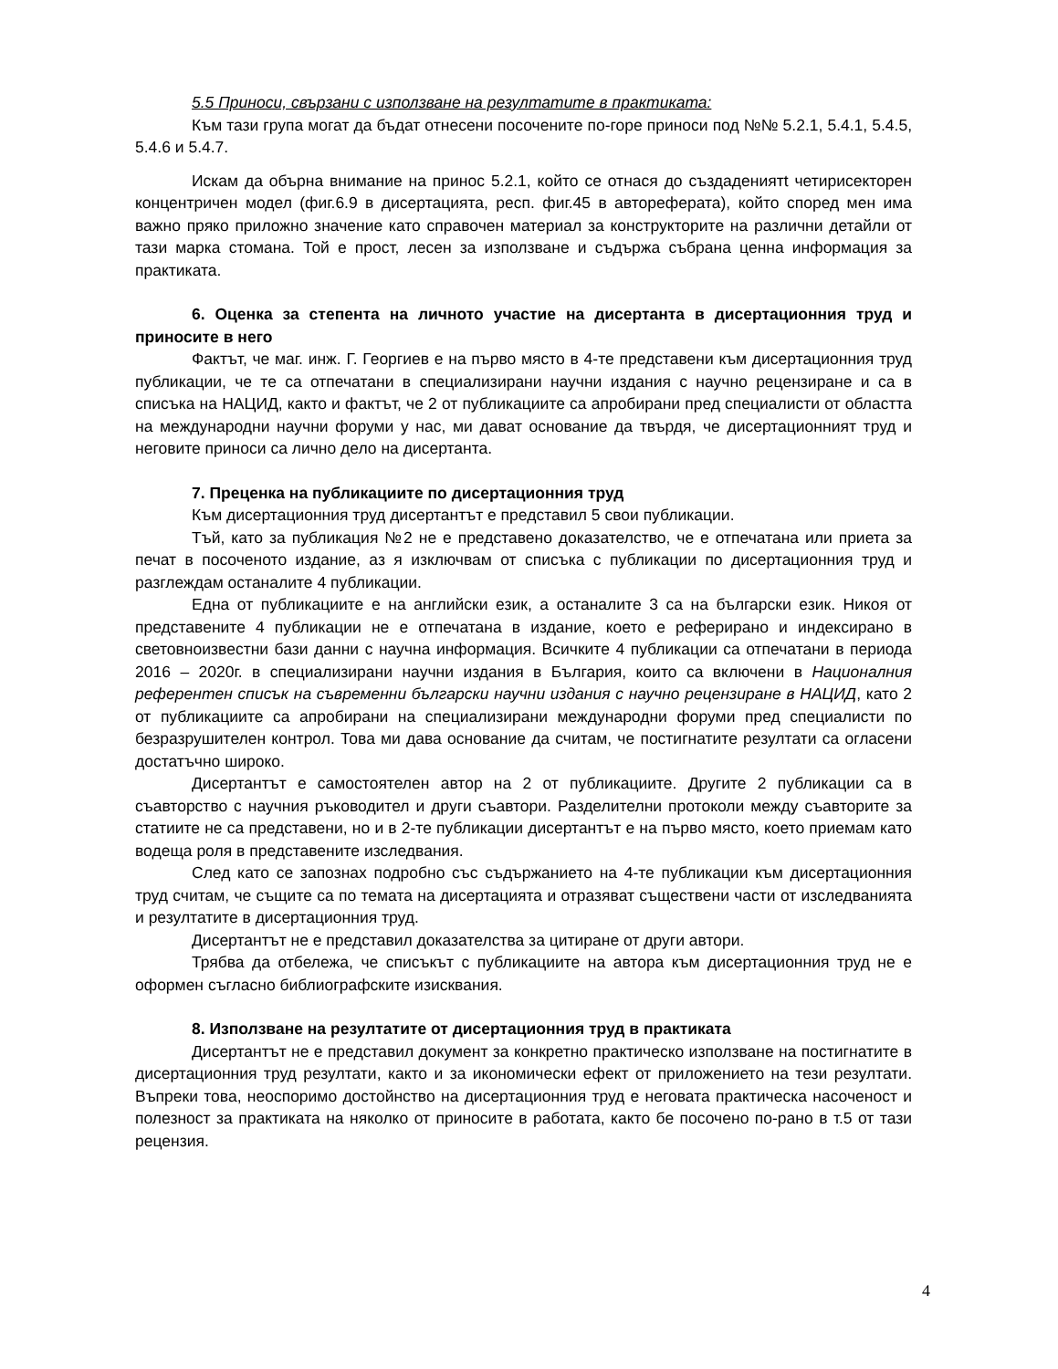5.5 Приноси, свързани с използване на резултатите в практиката:
Към тази група могат да бъдат отнесени посочените по-горе приноси под №№ 5.2.1, 5.4.1, 5.4.5, 5.4.6 и 5.4.7.
Искам да обърна внимание на принос 5.2.1, който се отнася до създадениятt четирисекторен концентричен модел (фиг.6.9 в дисертацията, респ. фиг.45 в автореферата), който според мен има важно пряко приложно значение като справочен материал за конструкторите на различни детайли от тази марка стомана. Той е прост, лесен за използване и съдържа събрана ценна информация за практиката.
6. Оценка за степента на личното участие на дисертанта в дисертационния труд и приносите в него
Фактът, че маг. инж. Г. Георгиев е на първо място в 4-те представени към дисертационния труд публикации, че те са отпечатани в специализирани научни издания с научно рецензиране и са в списъка на НАЦИД, както и фактът, че 2 от публикациите са апробирани пред специалисти от областта на международни научни форуми у нас, ми дават основание да твърдя, че дисертационният труд и неговите приноси са лично дело на дисертанта.
7. Преценка на публикациите по дисертационния труд
Към дисертационния труд дисертантът е представил 5 свои публикации.
Тъй, като за публикация №2 не е представено доказателство, че е отпечатана или приета за печат в посоченото издание, аз я изключвам от списъка с публикации по дисертационния труд и разглеждам останалите 4 публикации.
Една от публикациите е на английски език, а останалите 3 са на български език. Никоя от представените 4 публикации не е отпечатана в издание, което е реферирано и индексирано в световноизвестни бази данни с научна информация. Всичките 4 публикации са отпечатани в периода 2016 – 2020г. в специализирани научни издания в България, които са включени в Националния референтен списък на съвременни български научни издания с научно рецензиране в НАЦИД, като 2 от публикациите са апробирани на специализирани международни форуми пред специалисти по безразрушителен контрол. Това ми дава основание да считам, че постигнатите резултати са огласени достатъчно широко.
Дисертантът е самостоятелен автор на 2 от публикациите. Другите 2 публикации са в съавторство с научния ръководител и други съавтори. Разделителни протоколи между съавторите за статиите не са представени, но и в 2-те публикации дисертантът е на първо място, което приемам като водеща роля в представените изследвания.
След като се запознах подробно със съдържанието на 4-те публикации към дисертационния труд считам, че същите са по темата на дисертацията и отразяват съществени части от изследванията и резултатите в дисертационния труд.
Дисертантът не е представил доказателства за цитиране от други автори.
Трябва да отбележа, че списъкът с публикациите на автора към дисертационния труд не е оформен съгласно библиографските изисквания.
8. Използване на резултатите от дисертационния труд в практиката
Дисертантът не е представил документ за конкретно практическо използване на постигнатите в дисертационния труд резултати, както и за икономически ефект от приложението на тези резултати. Въпреки това, неоспоримо достойнство на дисертационния труд е неговата практическа насоченост и полезност за практиката на няколко от приносите в работата, както бе посочено по-рано в т.5 от тази рецензия.
4